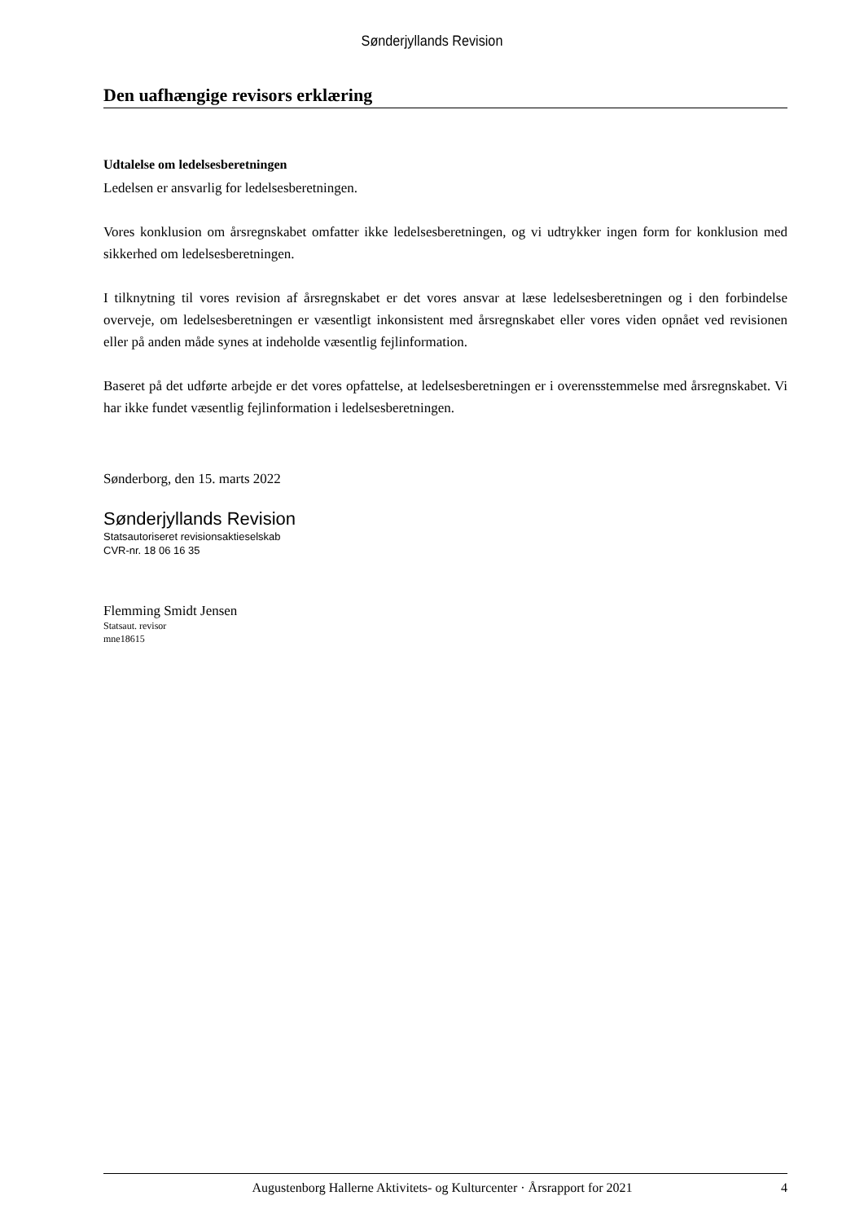Sønderjyllands Revision
Den uafhængige revisors erklæring
Udtalelse om ledelsesberetningen
Ledelsen er ansvarlig for ledelsesberetningen.
Vores konklusion om årsregnskabet omfatter ikke ledelsesberetningen, og vi udtrykker ingen form for konklusion med sikkerhed om ledelsesberetningen.
I tilknytning til vores revision af årsregnskabet er det vores ansvar at læse ledelsesberetningen og i den forbindelse overveje, om ledelsesberetningen er væsentligt inkonsistent med årsregnskabet eller vores viden opnået ved revisionen eller på anden måde synes at indeholde væsentlig fejlinformation.
Baseret på det udførte arbejde er det vores opfattelse, at ledelsesberetningen er i overensstemmelse med årsregnskabet. Vi har ikke fundet væsentlig fejlinformation i ledelsesberetningen.
Sønderborg, den 15. marts 2022
Sønderjyllands Revision
Statsautoriseret revisionsaktieselskab
CVR-nr. 18 06 16 35
Flemming Smidt Jensen
Statsaut. revisor
mne18615
Augustenborg Hallerne Aktivitets- og Kulturcenter · Årsrapport for 2021 4